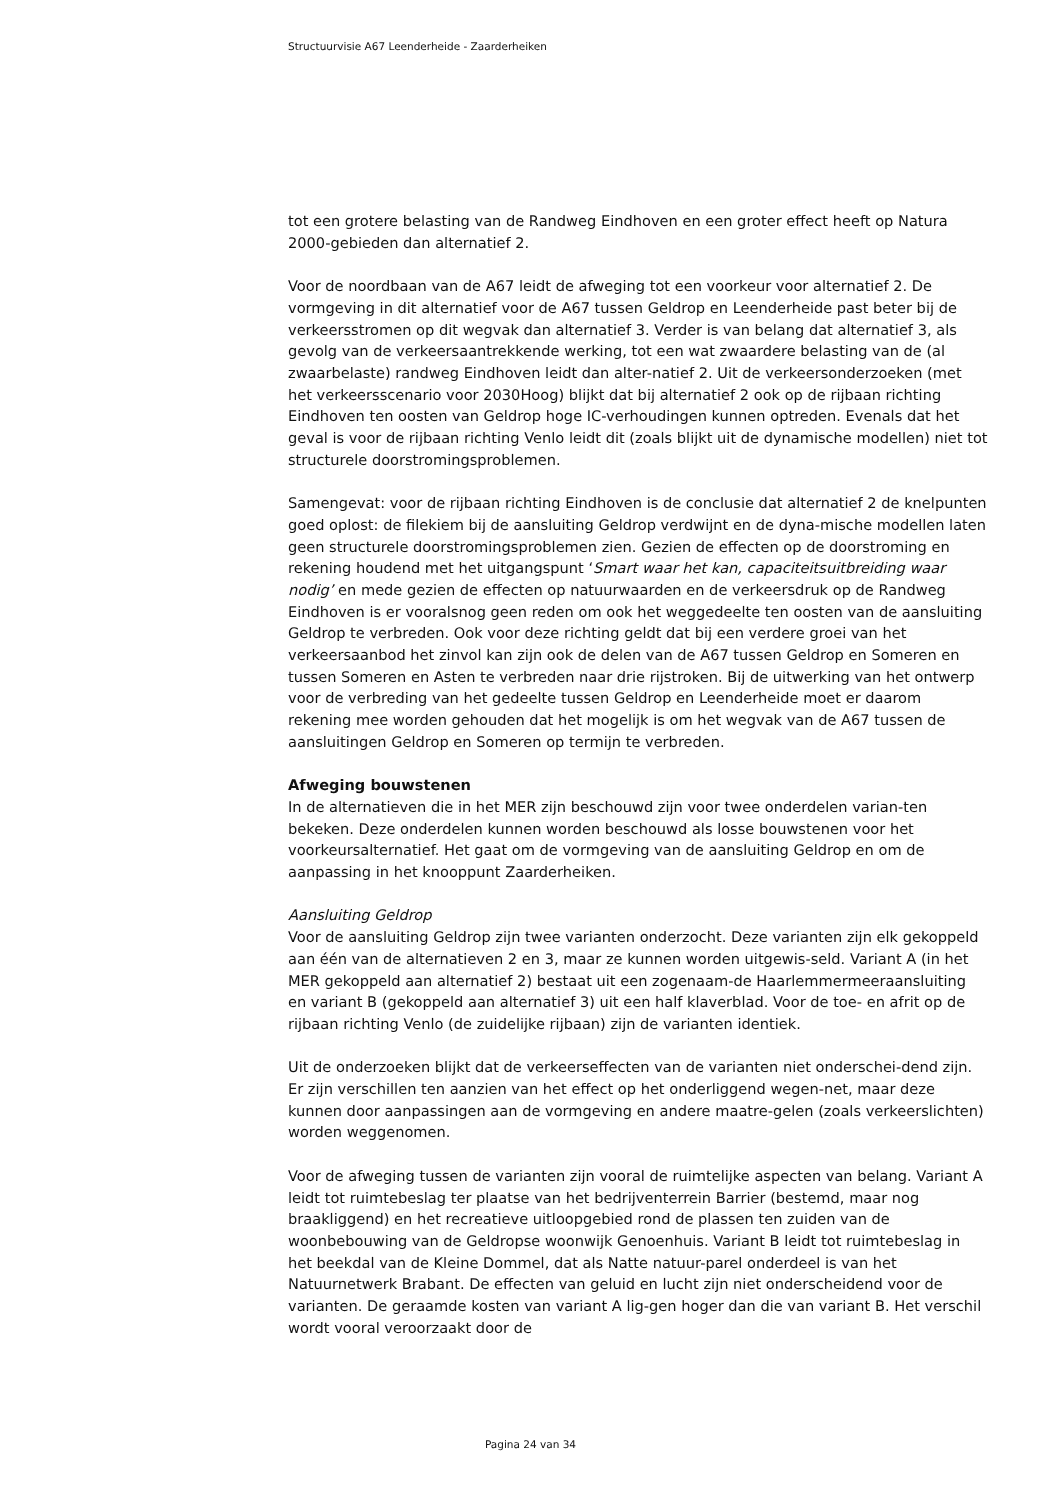Structuurvisie A67 Leenderheide - Zaarderheiken
tot een grotere belasting van de Randweg Eindhoven en een groter effect heeft op Natura 2000-gebieden dan alternatief 2.
Voor de noordbaan van de A67 leidt de afweging tot een voorkeur voor alternatief 2. De vormgeving in dit alternatief voor de A67 tussen Geldrop en Leenderheide past beter bij de verkeersstromen op dit wegvak dan alternatief 3. Verder is van belang dat alternatief 3, als gevolg van de verkeersaantrekkende werking, tot een wat zwaardere belasting van de (al zwaarbelaste) randweg Eindhoven leidt dan alter-natief 2. Uit de verkeersonderzoeken (met het verkeersscenario voor 2030Hoog) blijkt dat bij alternatief 2 ook op de rijbaan richting Eindhoven ten oosten van Geldrop hoge IC-verhoudingen kunnen optreden. Evenals dat het geval is voor de rijbaan richting Venlo leidt dit (zoals blijkt uit de dynamische modellen) niet tot structurele doorstromingsproblemen.
Samengevat: voor de rijbaan richting Eindhoven is de conclusie dat alternatief 2 de knelpunten goed oplost: de filekiem bij de aansluiting Geldrop verdwijnt en de dyna-mische modellen laten geen structurele doorstromingsproblemen zien. Gezien de effecten op de doorstroming en rekening houdend met het uitgangspunt ‘Smart waar het kan, capaciteitsuitbreiding waar nodig’ en mede gezien de effecten op natuurwaarden en de verkeersdruk op de Randweg Eindhoven is er vooralsnog geen reden om ook het weggedeelte ten oosten van de aansluiting Geldrop te verbreden. Ook voor deze richting geldt dat bij een verdere groei van het verkeersaanbod het zinvol kan zijn ook de delen van de A67 tussen Geldrop en Someren en tussen Someren en Asten te verbreden naar drie rijstroken. Bij de uitwerking van het ontwerp voor de verbreding van het gedeelte tussen Geldrop en Leenderheide moet er daarom rekening mee worden gehouden dat het mogelijk is om het wegvak van de A67 tussen de aansluitingen Geldrop en Someren op termijn te verbreden.
Afweging bouwstenen
In de alternatieven die in het MER zijn beschouwd zijn voor twee onderdelen varian-ten bekeken. Deze onderdelen kunnen worden beschouwd als losse bouwstenen voor het voorkeursalternatief. Het gaat om de vormgeving van de aansluiting Geldrop en om de aanpassing in het knooppunt Zaarderheiken.
Aansluiting Geldrop
Voor de aansluiting Geldrop zijn twee varianten onderzocht. Deze varianten zijn elk gekoppeld aan één van de alternatieven 2 en 3, maar ze kunnen worden uitgewis-seld. Variant A (in het MER gekoppeld aan alternatief 2) bestaat uit een zogenaam-de Haarlemmermeeraansluiting en variant B (gekoppeld aan alternatief 3) uit een half klaverblad. Voor de toe- en afrit op de rijbaan richting Venlo (de zuidelijke rijbaan) zijn de varianten identiek.
Uit de onderzoeken blijkt dat de verkeerseffecten van de varianten niet onderschei-dend zijn. Er zijn verschillen ten aanzien van het effect op het onderliggend wegen-net, maar deze kunnen door aanpassingen aan de vormgeving en andere maatre-gelen (zoals verkeerslichten) worden weggenomen.
Voor de afweging tussen de varianten zijn vooral de ruimtelijke aspecten van belang. Variant A leidt tot ruimtebeslag ter plaatse van het bedrijventerrein Barrier (bestemd, maar nog braakliggend) en het recreatieve uitloopgebied rond de plassen ten zuiden van de woonbebouwing van de Geldropse woonwijk Genoenhuis. Variant B leidt tot ruimtebeslag in het beekdal van de Kleine Dommel, dat als Natte natuur-parel onderdeel is van het Natuurnetwerk Brabant. De effecten van geluid en lucht zijn niet onderscheidend voor de varianten. De geraamde kosten van variant A lig-gen hoger dan die van variant B. Het verschil wordt vooral veroorzaakt door de
Pagina 24 van 34